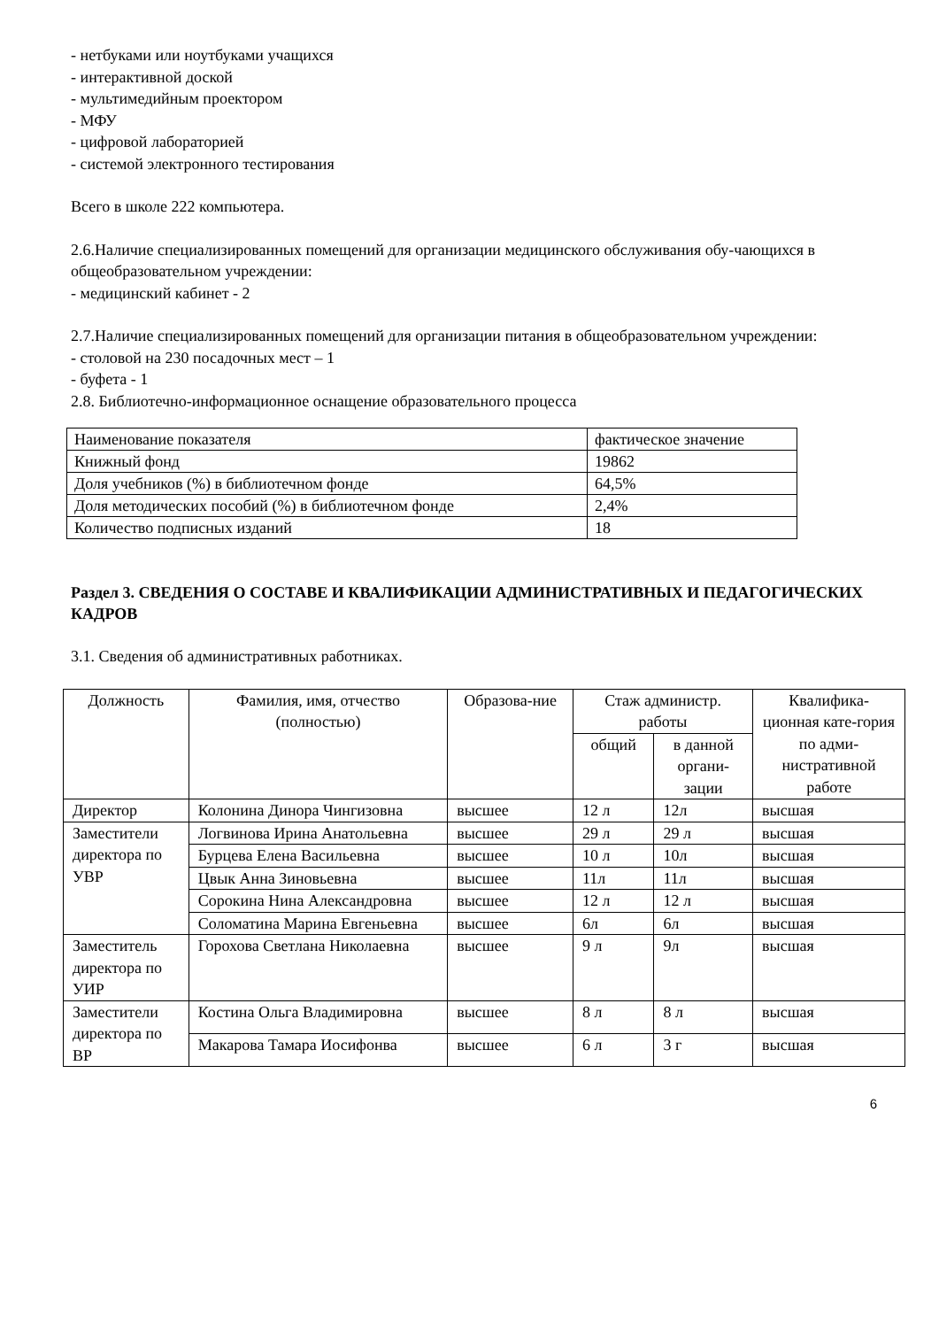- нетбуками или ноутбуками учащихся
- интерактивной доской
- мультимедийным проектором
- МФУ
- цифровой лабораторией
- системой электронного тестирования
Всего в школе 222 компьютера.
2.6.Наличие специализированных помещений для организации медицинского обслуживания обу-чающихся в общеобразовательном учреждении:
- медицинский кабинет - 2
2.7.Наличие специализированных помещений для организации питания в общеобразовательном учреждении:
- столовой на 230 посадочных мест – 1
- буфета - 1
2.8. Библиотечно-информационное оснащение образовательного процесса
| Наименование показателя | фактическое значение |
| Книжный фонд | 19862 |
| Доля учебников (%) в библиотечном фонде | 64,5% |
| Доля методических пособий (%) в библиотечном фонде | 2,4% |
| Количество подписных изданий | 18 |
Раздел 3. СВЕДЕНИЯ О СОСТАВЕ И КВАЛИФИКАЦИИ АДМИНИСТРАТИВНЫХ И ПЕДАГОГИЧЕСКИХ КАДРОВ
3.1. Сведения об административных работниках.
| Должность | Фамилия, имя, отчество (полностью) | Образова-ние | Стаж администр. работы | | Квалифика-ционная кате-гория по адми-нистративной работе |
| --- | --- | --- | --- | --- | --- |
| | | | общий | в данной органи-зации | |
| Директор | Колонина Динора Чингизовна | высшее | 12 л | 12л | высшая |
| Заместители директора по УВР | Логвинова Ирина Анатольевна | высшее | 29 л | 29 л | высшая |
| | Бурцева Елена Васильевна | высшее | 10 л | 10л | высшая |
| | Цвык Анна Зиновьевна | высшее | 11л | 11л | высшая |
| | Сорокина Нина Александровна | высшее | 12 л | 12 л | высшая |
| | Соломатина Марина Евгеньевна | высшее | 6л | 6л | высшая |
| Заместитель директора по УИР | Горохова Светлана Николаевна | высшее | 9 л | 9л | высшая |
| Заместители директора по ВР | Костина Ольга Владимировна | высшее | 8 л | 8 л | высшая |
| | Макарова Тамара Иосифонва | высшее | 6 л | 3 г | высшая |
6